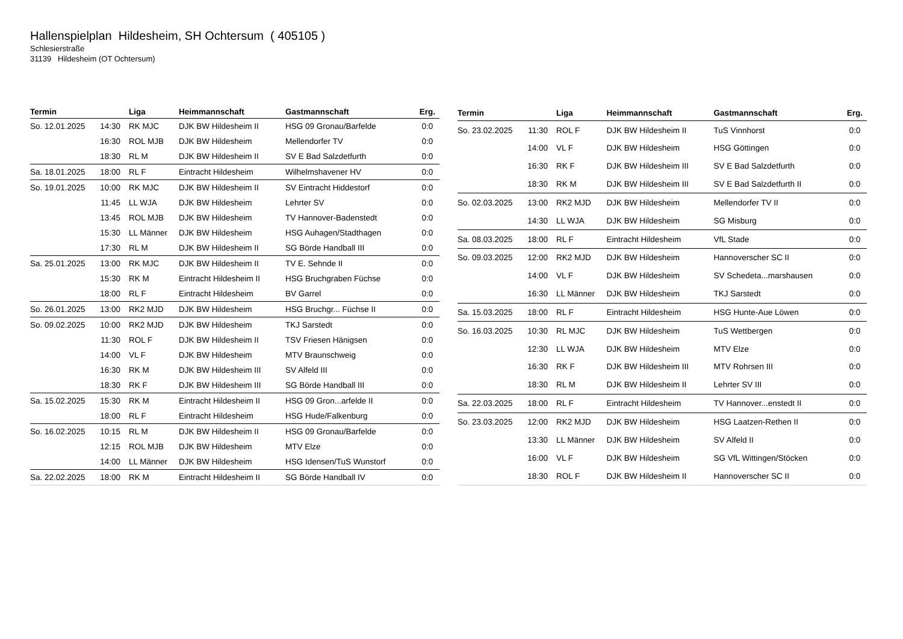Hallenspielplan Hildesheim, SH Ochtersum ( 405105 )
Schlesierstraße
31139 Hildesheim (OT Ochtersum)
| Termin | | Liga | Heimmannschaft | Gastmannschaft | Erg. |
| --- | --- | --- | --- | --- | --- |
| So. 12.01.2025 | 14:30 | RK MJC | DJK BW Hildesheim II | HSG 09 Gronau/Barfelde | 0:0 |
| | 16:30 | ROL MJB | DJK BW Hildesheim | Mellendorfer TV | 0:0 |
| | 18:30 | RL M | DJK BW Hildesheim II | SV E Bad Salzdetfurth | 0:0 |
| Sa. 18.01.2025 | 18:00 | RL F | Eintracht Hildesheim | Wilhelmshavener HV | 0:0 |
| So. 19.01.2025 | 10:00 | RK MJC | DJK BW Hildesheim II | SV Eintracht Hiddestorf | 0:0 |
| | 11:45 | LL WJA | DJK BW Hildesheim | Lehrter SV | 0:0 |
| | 13:45 | ROL MJB | DJK BW Hildesheim | TV Hannover-Badenstedt | 0:0 |
| | 15:30 | LL Männer | DJK BW Hildesheim | HSG Auhagen/Stadthagen | 0:0 |
| | 17:30 | RL M | DJK BW Hildesheim II | SG Börde Handball III | 0:0 |
| Sa. 25.01.2025 | 13:00 | RK MJC | DJK BW Hildesheim II | TV E. Sehnde II | 0:0 |
| | 15:30 | RK M | Eintracht Hildesheim II | HSG Bruchgraben Füchse | 0:0 |
| | 18:00 | RL F | Eintracht Hildesheim | BV Garrel | 0:0 |
| So. 26.01.2025 | 13:00 | RK2 MJD | DJK BW Hildesheim | HSG Bruchgr... Füchse II | 0:0 |
| So. 09.02.2025 | 10:00 | RK2 MJD | DJK BW Hildesheim | TKJ Sarstedt | 0:0 |
| | 11:30 | ROL F | DJK BW Hildesheim II | TSV Friesen Hänigsen | 0:0 |
| | 14:00 | VL F | DJK BW Hildesheim | MTV Braunschweig | 0:0 |
| | 16:30 | RK M | DJK BW Hildesheim III | SV Alfeld III | 0:0 |
| | 18:30 | RK F | DJK BW Hildesheim III | SG Börde Handball III | 0:0 |
| Sa. 15.02.2025 | 15:30 | RK M | Eintracht Hildesheim II | HSG 09 Gron...arfelde II | 0:0 |
| | 18:00 | RL F | Eintracht Hildesheim | HSG Hude/Falkenburg | 0:0 |
| So. 16.02.2025 | 10:15 | RL M | DJK BW Hildesheim II | HSG 09 Gronau/Barfelde | 0:0 |
| | 12:15 | ROL MJB | DJK BW Hildesheim | MTV Elze | 0:0 |
| | 14:00 | LL Männer | DJK BW Hildesheim | HSG Idensen/TuS Wunstorf | 0:0 |
| Sa. 22.02.2025 | 18:00 | RK M | Eintracht Hildesheim II | SG Börde Handball IV | 0:0 |
| Termin | | Liga | Heimmannschaft | Gastmannschaft | Erg. |
| --- | --- | --- | --- | --- | --- |
| So. 23.02.2025 | 11:30 | ROL F | DJK BW Hildesheim II | TuS Vinnhorst | 0:0 |
| | 14:00 | VL F | DJK BW Hildesheim | HSG Göttingen | 0:0 |
| | 16:30 | RK F | DJK BW Hildesheim III | SV E Bad Salzdetfurth | 0:0 |
| | 18:30 | RK M | DJK BW Hildesheim III | SV E Bad Salzdetfurth II | 0:0 |
| So. 02.03.2025 | 13:00 | RK2 MJD | DJK BW Hildesheim | Mellendorfer TV II | 0:0 |
| | 14:30 | LL WJA | DJK BW Hildesheim | SG Misburg | 0:0 |
| Sa. 08.03.2025 | 18:00 | RL F | Eintracht Hildesheim | VfL Stade | 0:0 |
| So. 09.03.2025 | 12:00 | RK2 MJD | DJK BW Hildesheim | Hannoverscher SC II | 0:0 |
| | 14:00 | VL F | DJK BW Hildesheim | SV Schedeta...marshausen | 0:0 |
| | 16:30 | LL Männer | DJK BW Hildesheim | TKJ Sarstedt | 0:0 |
| Sa. 15.03.2025 | 18:00 | RL F | Eintracht Hildesheim | HSG Hunte-Aue Löwen | 0:0 |
| So. 16.03.2025 | 10:30 | RL MJC | DJK BW Hildesheim | TuS Wettbergen | 0:0 |
| | 12:30 | LL WJA | DJK BW Hildesheim | MTV Elze | 0:0 |
| | 16:30 | RK F | DJK BW Hildesheim III | MTV Rohrsen III | 0:0 |
| | 18:30 | RL M | DJK BW Hildesheim II | Lehrter SV III | 0:0 |
| Sa. 22.03.2025 | 18:00 | RL F | Eintracht Hildesheim | TV Hannover...enstedt II | 0:0 |
| So. 23.03.2025 | 12:00 | RK2 MJD | DJK BW Hildesheim | HSG Laatzen-Rethen II | 0:0 |
| | 13:30 | LL Männer | DJK BW Hildesheim | SV Alfeld II | 0:0 |
| | 16:00 | VL F | DJK BW Hildesheim | SG VfL Wittingen/Stöcken | 0:0 |
| | 18:30 | ROL F | DJK BW Hildesheim II | Hannoverscher SC II | 0:0 |